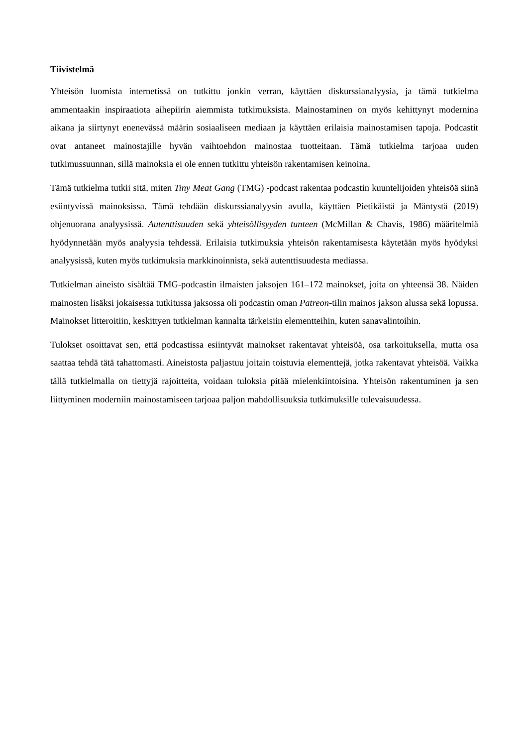Tiivistelmä
Yhteisön luomista internetissä on tutkittu jonkin verran, käyttäen diskurssianalyysia, ja tämä tutkielma ammentaakin inspiraatiota aihepiirin aiemmista tutkimuksista. Mainostaminen on myös kehittynyt modernina aikana ja siirtynyt enenevässä määrin sosiaaliseen mediaan ja käyttäen erilaisia mainostamisen tapoja. Podcastit ovat antaneet mainostajille hyvän vaihtoehdon mainostaa tuotteitaan. Tämä tutkielma tarjoaa uuden tutkimussuunnan, sillä mainoksia ei ole ennen tutkittu yhteisön rakentamisen keinoina.
Tämä tutkielma tutkii sitä, miten Tiny Meat Gang (TMG) -podcast rakentaa podcastin kuuntelijoiden yhteisöä siinä esiintyvissä mainoksissa. Tämä tehdään diskurssianalyysin avulla, käyttäen Pietikäistä ja Mäntystä (2019) ohjenuorana analyysissä. Autenttisuuden sekä yhteisöllisyyden tunteen (McMillan & Chavis, 1986) määritelmiä hyödynnetään myös analyysia tehdessä. Erilaisia tutkimuksia yhteisön rakentamisesta käytetään myös hyödyksi analyysissä, kuten myös tutkimuksia markkinoinnista, sekä autenttisuudesta mediassa.
Tutkielman aineisto sisältää TMG-podcastin ilmaisten jaksojen 161–172 mainokset, joita on yhteensä 38. Näiden mainosten lisäksi jokaisessa tutkitussa jaksossa oli podcastin oman Patreon-tilin mainos jakson alussa sekä lopussa. Mainokset litteroitiin, keskittyen tutkielman kannalta tärkeisiin elementteihin, kuten sanavalintoihin.
Tulokset osoittavat sen, että podcastissa esiintyvät mainokset rakentavat yhteisöä, osa tarkoituksella, mutta osa saattaa tehdä tätä tahattomasti. Aineistosta paljastuu joitain toistuvia elementtejä, jotka rakentavat yhteisöä. Vaikka tällä tutkielmalla on tiettyjä rajoitteita, voidaan tuloksia pitää mielenkiintoisina. Yhteisön rakentuminen ja sen liittyminen moderniin mainostamiseen tarjoaa paljon mahdollisuuksia tutkimuksille tulevaisuudessa.